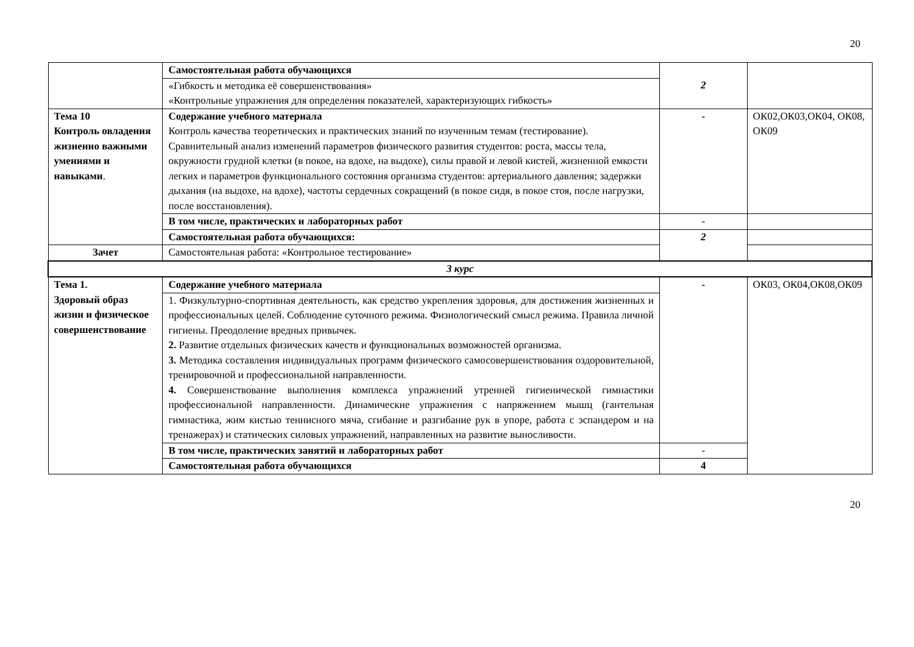20
| | Самостоятельная работа обучающихся | 2 | |
| | «Гибкость и методика её совершенствования» «Контрольные упражнения для определения показателей, характеризующих гибкость» | | |
| Тема 10 Контроль овладения жизненно важными умениями и навыками . | Содержание учебного материала Контроль качества теоретических и практических знаний по изученным темам (тестирование). Сравнительный анализ изменений параметров физического развития студентов: роста, массы тела, окружности грудной клетки (в покое, на вдохе, на выдохе), силы правой и левой кистей, жизненной емкости легких и параметров функционального состояния организма студентов: артериального давления; задержки дыхания (на выдохе, на вдохе), частоты сердечных сокращений (в покое сидя, в покое стоя, после нагрузки, после восстановления). | - | ОК02,ОК03,ОК04, ОК08, ОК09 |
| | В том числе, практических и лабораторных работ | - | |
| | Самостоятельная работа обучающихся: | 2 | |
| Зачет | Самостоятельная работа: «Контрольное тестирование» | | |
| 3 курс | | | |
| Тема 1. Здоровый образ жизни и физическое совершенствование | Содержание учебного материала | - | ОК03, ОК04,ОК08,ОК09 |
| | 1. Физкультурно-спортивная деятельность, как средство укрепления здоровья, для достижения жизненных и профессиональных целей. Соблюдение суточного режима. Физиологический смысл режима. Правила личной гигиены. Преодоление вредных привычек. 2. Развитие отдельных физических качеств и функциональных возможностей организма. 3. Методика составления индивидуальных программ физического самосовершенствования оздоровительной, тренировочной и профессиональной направленности. 4. Совершенствование выполнения комплекса упражнений утренней гигиенической гимнастики профессиональной направленности. Динамические упражнения с напряжением мышц (гантельная гимнастика, жим кистью теннисного мяча, сгибание и разгибание рук в упоре, работа с эспандером и на тренажерах) и статических силовых упражнений, направленных на развитие выносливости. | | |
| | В том числе, практических занятий и лабораторных работ | - | |
| | Самостоятельная работа обучающихся | 4 | |
20